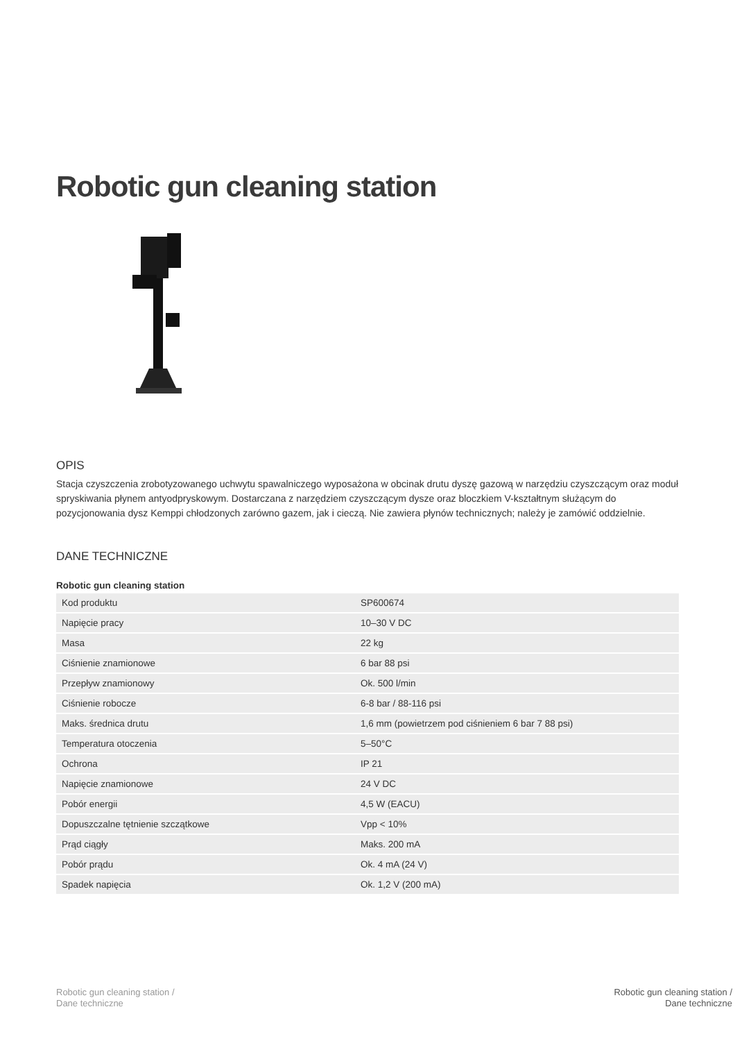Robotic gun cleaning station
OPIS
Stacja czyszczenia zrobotyzowanego uchwytu spawalniczego wyposażona w obcinak drutu dyszę gazową w narzędziu czyszczącym oraz moduł spryskiwania płynem antyodpryskowym. Dostarczana z narzędziem czyszczącym dysze oraz bloczkiem V-kształtnym służącym do pozycjonowania dysz Kemppi chłodzonych zarówno gazem, jak i cieczą. Nie zawiera płynów technicznych; należy je zamówić oddzielnie.
DANE TECHNICZNE
Robotic gun cleaning station
| Kod produktu | SP600674 |
| Napięcie pracy | 10–30 V DC |
| Masa | 22 kg |
| Ciśnienie znamionowe | 6 bar 88 psi |
| Przepływ znamionowy | Ok. 500 l/min |
| Ciśnienie robocze | 6-8 bar / 88-116 psi |
| Maks. średnica drutu | 1,6 mm (powietrzem pod ciśnieniem 6 bar 7 88 psi) |
| Temperatura otoczenia | 5–50°C |
| Ochrona | IP 21 |
| Napięcie znamionowe | 24 V DC |
| Pobór energii | 4,5 W (EACU) |
| Dopuszczalne tętnienie szczątkowe | Vpp < 10% |
| Prąd ciągły | Maks. 200 mA |
| Pobór prądu | Ok. 4 mA (24 V) |
| Spadek napięcia | Ok. 1,2 V (200 mA) |
Robotic gun cleaning station /
Dane techniczne
Robotic gun cleaning station /
Dane techniczne